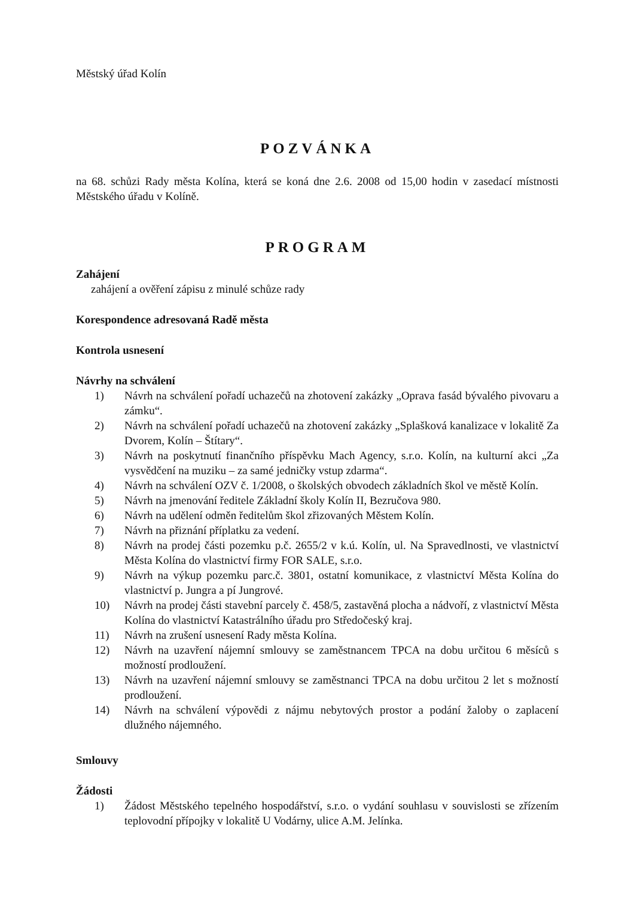Městský úřad Kolín
POZVÁNKA
na 68. schůzi Rady města Kolína, která se koná dne 2.6. 2008 od 15,00 hodin v zasedací místnosti Městského úřadu v Kolíně.
PROGRAM
Zahájení
zahájení a ověření zápisu z minulé schůze rady
Korespondence adresovaná Radě města
Kontrola usnesení
Návrhy na schválení
1) Návrh na schválení pořadí uchazečů na zhotovení zakázky „Oprava fasád bývalého pivovaru a zámku“.
2) Návrh na schválení pořadí uchazečů na zhotovení zakázky „Splašková kanalizace v lokalitě Za Dvorem, Kolín – Štítary“.
3) Návrh na poskytnutí finančního příspěvku Mach Agency, s.r.o. Kolín, na kulturní akci „Za vysvědčení na muziku – za samé jedničky vstup zdarma“.
4) Návrh na schválení OZV č. 1/2008, o školských obvodech základních škol ve městě Kolín.
5) Návrh na jmenování ředitele Základní školy Kolín II, Bezručova 980.
6) Návrh na udělení odměn ředitelům škol zřizovaných Městem Kolín.
7) Návrh na přiznání příplatku za vedení.
8) Návrh na prodej části pozemku p.č. 2655/2 v k.ú. Kolín, ul. Na Spravedlnosti, ve vlastnictví Města Kolína do vlastnictví firmy FOR SALE, s.r.o.
9) Návrh na výkup pozemku parc.č. 3801, ostatní komunikace, z vlastnictví Města Kolína do vlastnictví p. Jungra a pí Jungrové.
10) Návrh na prodej části stavební parcely č. 458/5, zastavěná plocha a nádvoří, z vlastnictví Města Kolína do vlastnictví Katastrálního úřadu pro Středočeský kraj.
11) Návrh na zrušení usnesení Rady města Kolína.
12) Návrh na uzavření nájemní smlouvy se zaměstnancem TPCA na dobu určitou 6 měsíců s možností prodloužení.
13) Návrh na uzavření nájemní smlouvy se zaměstnanci TPCA na dobu určitou 2 let s možností prodloužení.
14) Návrh na schválení výpovědi z nájmu nebytových prostor a podání žaloby o zaplacení dlužného nájemného.
Smlouvy
Žádosti
1) Žádost Městského tepelného hospodářství, s.r.o. o vydání souhlasu v souvislosti se zřízením teplovodní přípojky v lokalitě U Vodárny, ulice A.M. Jelínka.